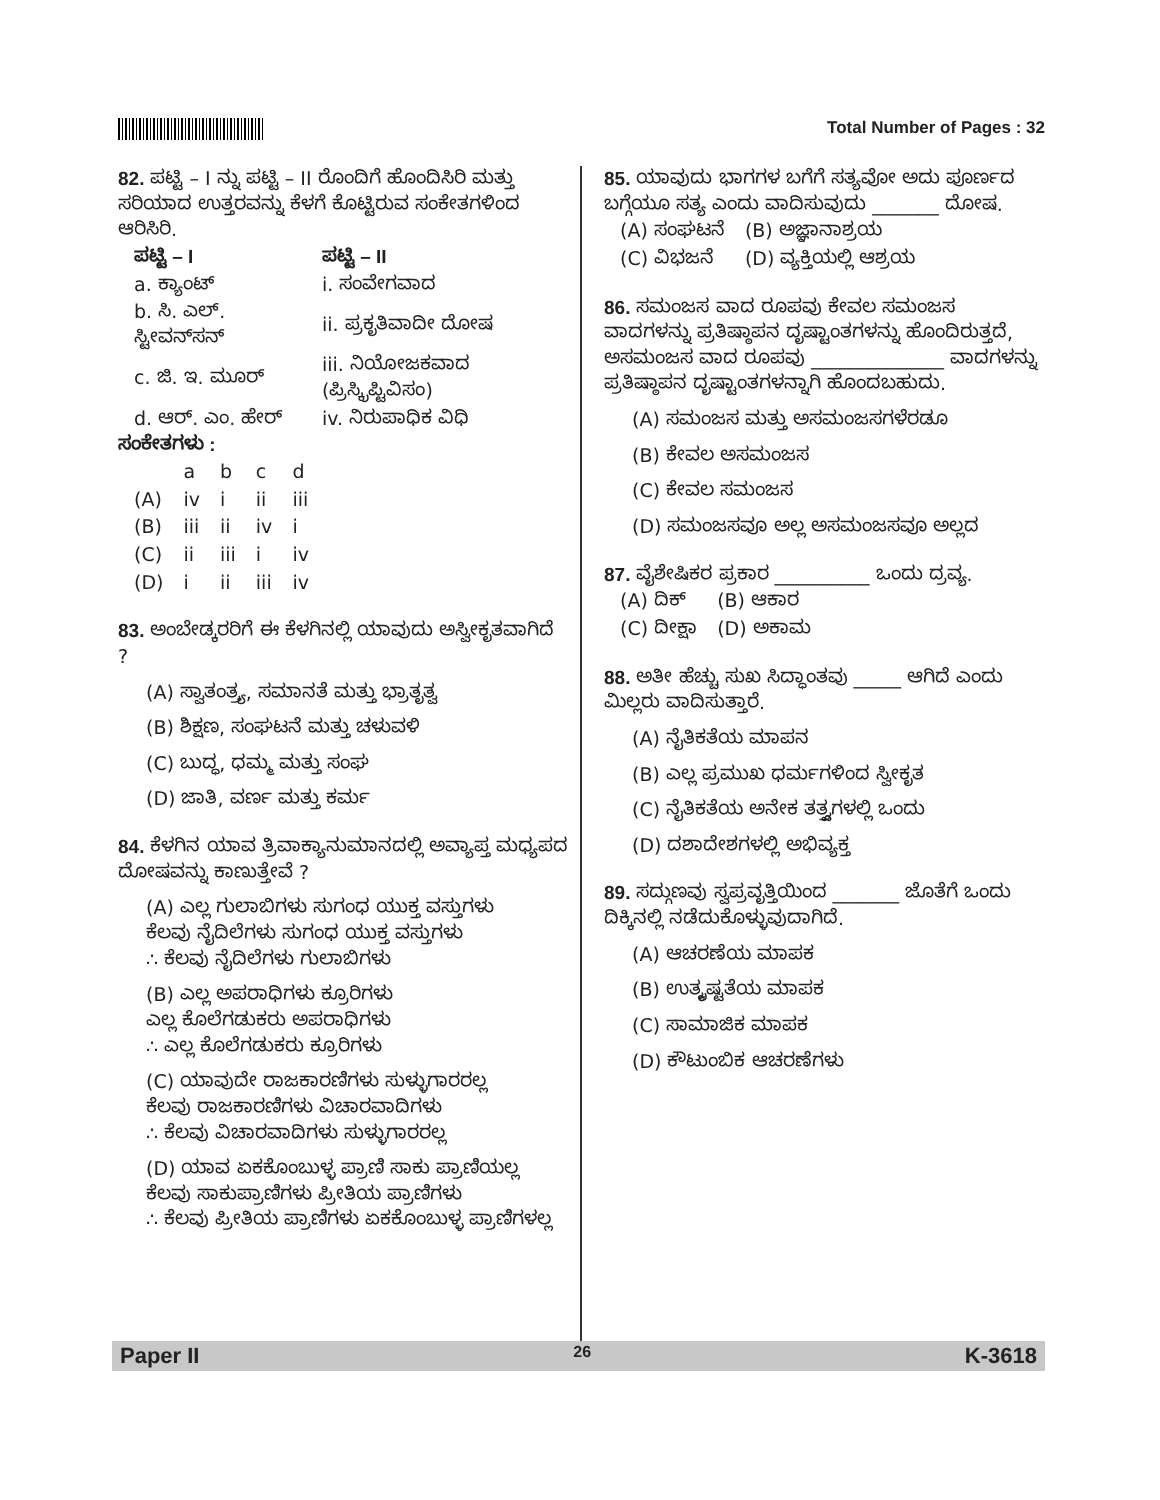Total Number of Pages : 32
82. ಪಟ್ಟಿ – I ನ್ನು ಪಟ್ಟಿ – II ರೊಂದಿಗೆ ಹೊಂದಿಸಿರಿ ಮತ್ತು ಸರಿಯಾದ ಉತ್ತರವನ್ನು ಕೆಳಗೆ ಕೊಟ್ಟಿರುವ ಸಂಕೇತಗಳಿಂದ ಆರಿಸಿರಿ.
| ಪಟ್ಟಿ – I | ಪಟ್ಟಿ – II |
| --- | --- |
| a. ಕ್ಯಾಂಟ್ | i. ಸಂವೇಗವಾದ |
| b. ಸಿ. ಎಲ್. ಸ್ಟೀವನ್‌ಸನ್ | ii. ಪ್ರಕೃತಿವಾದೀ ದೋಷ |
| c. ಜಿ. ಇ. ಮೂರ್ | iii. ನಿಯೋಜಕವಾದ (ಪ್ರಿಸ್ಕ್ರಿಪ್ಟಿವಿಸಂ) |
| d. ಆರ್. ಎಂ. ಹೇರ್ | iv. ನಿರುಪಾಧಿಕ ವಿಧಿ |
ಸಂಕೇತಗಳು :
| | a | b | c | d |
| --- | --- | --- | --- | --- |
| (A) | iv | i | ii | iii |
| (B) | iii | ii | iv | i |
| (C) | ii | iii | i | iv |
| (D) | i | ii | iii | iv |
83. ಅಂಬೇಡ್ಕರರಿಗೆ ಈ ಕೆಳಗಿನಲ್ಲಿ ಯಾವುದು ಅಸ್ವೀಕೃತವಾಗಿದೆ ?
(A) ಸ್ವಾತಂತ್ರ್ಯ, ಸಮಾನತೆ ಮತ್ತು ಭ್ರಾತೃತ್ವ
(B) ಶಿಕ್ಷಣ, ಸಂಘಟನೆ ಮತ್ತು ಚಳುವಳಿ
(C) ಬುದ್ಧ, ಧಮ್ಮ ಮತ್ತು ಸಂಘ
(D) ಜಾತಿ, ವರ್ಣ ಮತ್ತು ಕರ್ಮ
84. ಕೆಳಗಿನ ಯಾವ ತ್ರಿವಾಕ್ಯಾನುಮಾನದಲ್ಲಿ ಅವ್ಯಾಪ್ತ ಮಧ್ಯಪದ ದೋಷವನ್ನು ಕಾಣುತ್ತೇವೆ ?
(A) ಎಲ್ಲ ಗುಲಾಬಿಗಳು ಸುಗಂಧ ಯುಕ್ತ ವಸ್ತುಗಳು
ಕೆಲವು ನೈದಿಲೆಗಳು ಸುಗಂಧ ಯುಕ್ತ ವಸ್ತುಗಳು
∴ ಕೆಲವು ನೈದಿಲೆಗಳು ಗುಲಾಬಿಗಳು
(B) ಎಲ್ಲ ಅಪರಾಧಿಗಳು ಕ್ರೂರಿಗಳು
ಎಲ್ಲ ಕೊಲೆಗಡುಕರು ಅಪರಾಧಿಗಳು
∴ ಎಲ್ಲ ಕೊಲೆಗಡುಕರು ಕ್ರೂರಿಗಳು
(C) ಯಾವುದೇ ರಾಜಕಾರಣಿಗಳು ಸುಳ್ಳುಗಾರರಲ್ಲ
ಕೆಲವು ರಾಜಕಾರಣಿಗಳು ವಿಚಾರವಾದಿಗಳು
∴ ಕೆಲವು ವಿಚಾರವಾದಿಗಳು ಸುಳ್ಳುಗಾರರಲ್ಲ
(D) ಯಾವ ಏಕಕೊಂಬುಳ್ಳ ಪ್ರಾಣಿ ಸಾಕು ಪ್ರಾಣಿಯಲ್ಲ
ಕೆಲವು ಸಾಕುಪ್ರಾಣಿಗಳು ಪ್ರೀತಿಯ ಪ್ರಾಣಿಗಳು
∴ ಕೆಲವು ಪ್ರೀತಿಯ ಪ್ರಾಣಿಗಳು ಏಕಕೊಂಬುಳ್ಳ ಪ್ರಾಣಿಗಳಲ್ಲ
85. ಯಾವುದು ಭಾಗಗಳ ಬಗೆಗೆ ಸತ್ಯವೋ ಅದು ಪೂರ್ಣದ ಬಗ್ಗೆಯೂ ಸತ್ಯ ಎಂದು ವಾದಿಸುವುದು _______ ದೋಷ.
| (A) ಸಂಘಟನೆ | (B) ಅಜ್ಞಾನಾಶ್ರಯ |
| (C) ವಿಭಜನೆ | (D) ವ್ಯಕ್ತಿಯಲ್ಲಿ ಆಶ್ರಯ |
86. ಸಮಂಜಸ ವಾದ ರೂಪವು ಕೇವಲ ಸಮಂಜಸ ವಾದಗಳನ್ನು ಪ್ರತಿಷ್ಠಾಪನ ದೃಷ್ಟಾಂತಗಳನ್ನು ಹೊಂದಿರುತ್ತದೆ, ಅಸಮಂಜಸ ವಾದ ರೂಪವು ______________ ವಾದಗಳನ್ನು ಪ್ರತಿಷ್ಠಾಪನ ದೃಷ್ಟಾಂತಗಳನ್ನಾಗಿ ಹೊಂದಬಹುದು.
(A) ಸಮಂಜಸ ಮತ್ತು ಅಸಮಂಜಸಗಳೆರಡೂ
(B) ಕೇವಲ ಅಸಮಂಜಸ
(C) ಕೇವಲ ಸಮಂಜಸ
(D) ಸಮಂಜಸವೂ ಅಲ್ಲ ಅಸಮಂಜಸವೂ ಅಲ್ಲದ
87. ವೈಶೇಷಿಕರ ಪ್ರಕಾರ __________ ಒಂದು ದ್ರವ್ಯ.
| (A) ದಿಕ್ | (B) ಆಕಾರ |
| (C) ದೀಕ್ಷಾ | (D) ಅಕಾಮ |
88. ಅತೀ ಹೆಚ್ಚು ಸುಖ ಸಿದ್ಧಾಂತವು _____ ಆಗಿದೆ ಎಂದು ಮಿಲ್ಲರು ವಾದಿಸುತ್ತಾರೆ.
(A) ನೈತಿಕತೆಯ ಮಾಪನ
(B) ಎಲ್ಲ ಪ್ರಮುಖ ಧರ್ಮಗಳಿಂದ ಸ್ವೀಕೃತ
(C) ನೈತಿಕತೆಯ ಅನೇಕ ತತ್ತ್ವಗಳಲ್ಲಿ ಒಂದು
(D) ದಶಾದೇಶಗಳಲ್ಲಿ ಅಭಿವ್ಯಕ್ತ
89. ಸದ್ಗುಣವು ಸ್ವಪ್ರವೃತ್ತಿಯಿಂದ _______ ಜೊತೆಗೆ ಒಂದು ದಿಕ್ಕಿನಲ್ಲಿ ನಡೆದುಕೊಳ್ಳುವುದಾಗಿದೆ.
(A) ಆಚರಣೆಯ ಮಾಪಕ
(B) ಉತ್ಕೃಷ್ಟತೆಯ ಮಾಪಕ
(C) ಸಾಮಾಜಿಕ ಮಾಪಕ
(D) ಕೌಟುಂಬಿಕ ಆಚರಣೆಗಳು
Paper II 26 K-3618